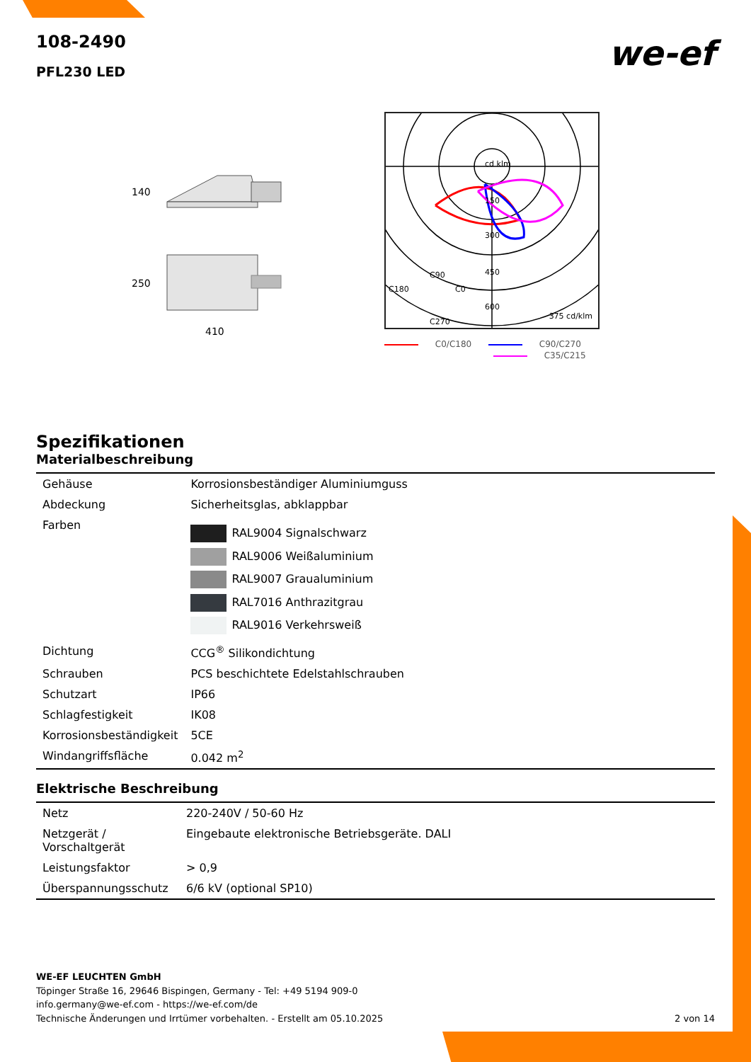108-2490
PFL230 LED
we-ef
140
250
410
cd klm
150
300
450
600
C90
C180 C0
C270
375 cd/klm
C0/C180 C90/C270
C35/C215
Spezifikationen
Materialbeschreibung
| Gehäuse | Korrosionsbeständiger Aluminiumguss |
| Abdeckung | Sicherheitsglas, abklappbar |
| Farben | RAL9004 Signalschwarz RAL9006 Weißaluminium RAL9007 Graualuminium RAL7016 Anthrazitgrau RAL9016 Verkehrsweiß |
| Dichtung | CCG<sup>®</sup> Silikondichtung |
| Schrauben | PCS beschichtete Edelstahlschrauben |
| Schutzart | IP66 |
| Schlagfestigkeit | IK08 |
| Korrosionsbeständigkeit | 5CE |
| Windangriffsfläche | 0.042 m<sup>2</sup> |
Elektrische Beschreibung
| Netz | 220-240V / 50-60 Hz |
| Netzgerät / Vorschaltgerät | Eingebaute elektronische Betriebsgeräte. DALI |
| Leistungsfaktor | > 0,9 |
| Überspannungsschutz | 6/6 kV (optional SP10) |
WE-EF LEUCHTEN GmbH
Töpinger Straße 16, 29646 Bispingen, Germany - Tel: +49 5194 909-0
info.germany@we-ef.com - https://we-ef.com/de
Technische Änderungen und Irrtümer vorbehalten. - Erstellt am 05.10.2025 2 von 14